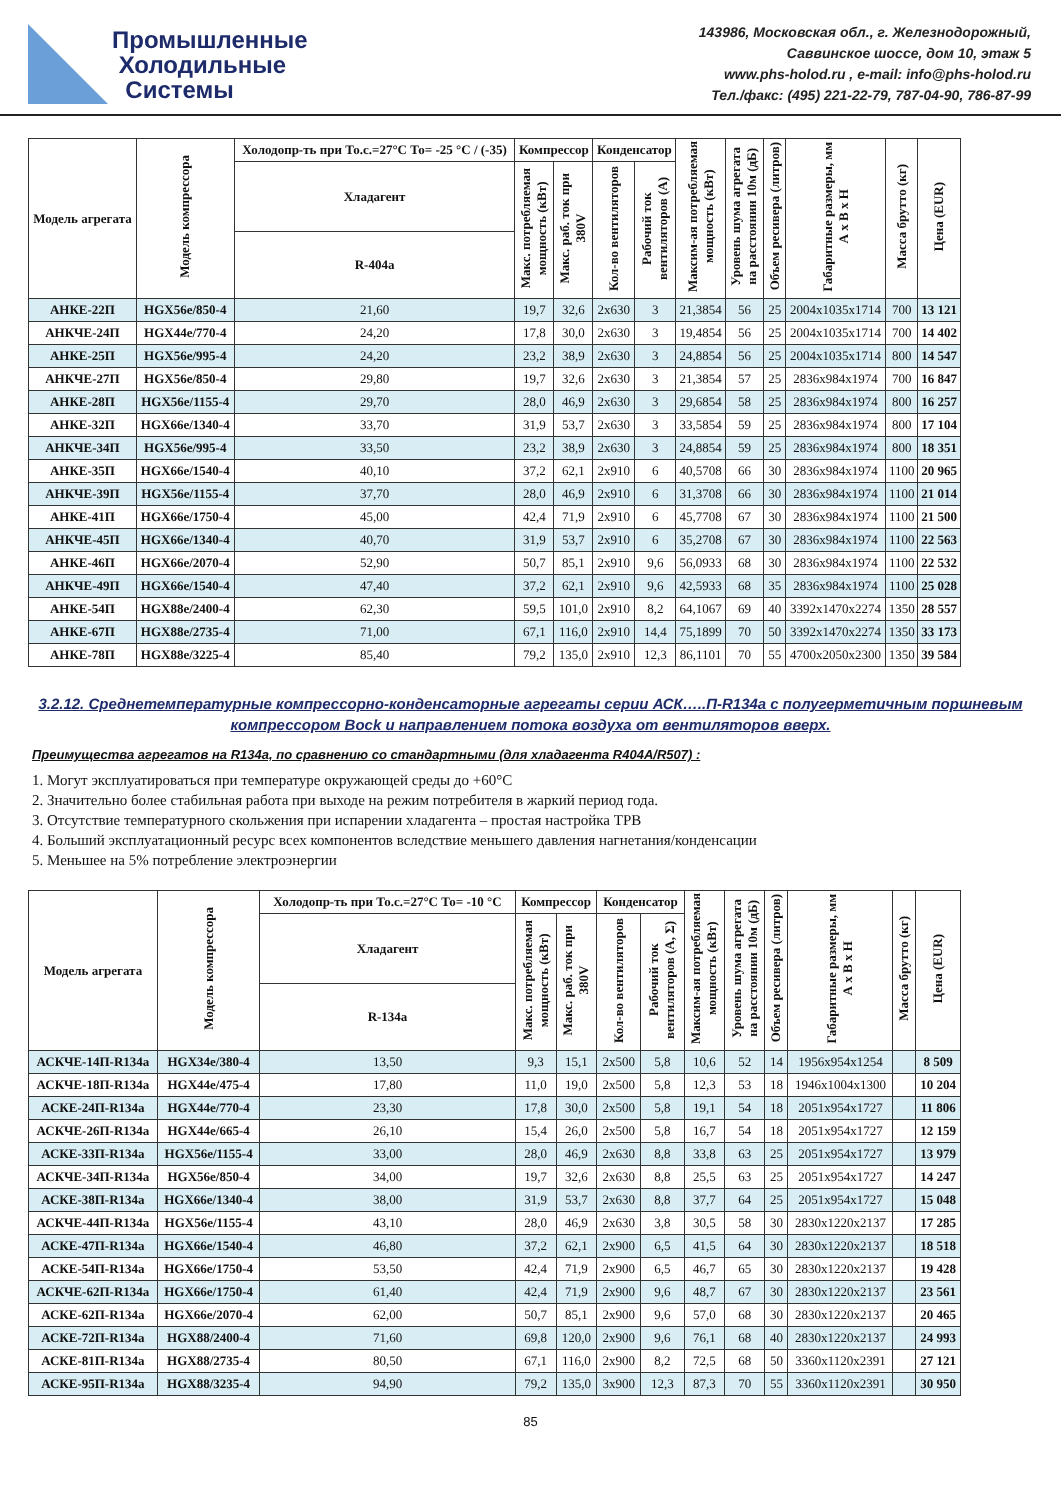Промышленные
Холодильные
Системы
143986, Московская обл., г. Железнодорожный,
Саввинское шоссе, дом 10, этаж 5
www.phs-holod.ru , e-mail: info@phs-holod.ru
Тел./факс: (495) 221-22-79, 787-04-90, 786-87-99
| Модель агрегата | Модель компрессора | Холодопр-ть при То.с.=27°С То= -25 °С / (-35) | Компрессор | | Конденсатор | | Максим-ая потребляемая мощность (кВт) | Уровень шума агрегата на расстоянии 10м (дБ) | Объем ресивера (литров) | Габаритные размеры, мм А х В х Н | Масса брутто (кг) | Цена (EUR) |
| --- | --- | --- | --- | --- | --- | --- | --- | --- | --- | --- | --- | --- |
| | | Хладагент | Макс. потребляемая мощность (кВт) | Макс. раб. ток при 380V | Кол-во вентиляторов | Рабочий ток вентиляторов (А) | | | | | | |
| | | R-404а | | | | | | | | | | |
| АНКЕ-22П | HGX56e/850-4 | 21,60 | 19,7 | 32,6 | 2x630 | 3 | 21,3854 | 56 | 25 | 2004x1035x1714 | 700 | 13 121 |
| АНКЧЕ-24П | HGX44e/770-4 | 24,20 | 17,8 | 30,0 | 2x630 | 3 | 19,4854 | 56 | 25 | 2004x1035x1714 | 700 | 14 402 |
| АНКЕ-25П | HGX56e/995-4 | 24,20 | 23,2 | 38,9 | 2x630 | 3 | 24,8854 | 56 | 25 | 2004x1035x1714 | 800 | 14 547 |
| АНКЧЕ-27П | HGX56e/850-4 | 29,80 | 19,7 | 32,6 | 2x630 | 3 | 21,3854 | 57 | 25 | 2836x984x1974 | 700 | 16 847 |
| АНКЕ-28П | HGX56e/1155-4 | 29,70 | 28,0 | 46,9 | 2x630 | 3 | 29,6854 | 58 | 25 | 2836x984x1974 | 800 | 16 257 |
| АНКЕ-32П | HGX66e/1340-4 | 33,70 | 31,9 | 53,7 | 2x630 | 3 | 33,5854 | 59 | 25 | 2836x984x1974 | 800 | 17 104 |
| АНКЧЕ-34П | HGX56e/995-4 | 33,50 | 23,2 | 38,9 | 2x630 | 3 | 24,8854 | 59 | 25 | 2836x984x1974 | 800 | 18 351 |
| АНКЕ-35П | HGX66e/1540-4 | 40,10 | 37,2 | 62,1 | 2x910 | 6 | 40,5708 | 66 | 30 | 2836x984x1974 | 1100 | 20 965 |
| АНКЧЕ-39П | HGX56e/1155-4 | 37,70 | 28,0 | 46,9 | 2x910 | 6 | 31,3708 | 66 | 30 | 2836x984x1974 | 1100 | 21 014 |
| АНКЕ-41П | HGX66e/1750-4 | 45,00 | 42,4 | 71,9 | 2x910 | 6 | 45,7708 | 67 | 30 | 2836x984x1974 | 1100 | 21 500 |
| АНКЧЕ-45П | HGX66e/1340-4 | 40,70 | 31,9 | 53,7 | 2x910 | 6 | 35,2708 | 67 | 30 | 2836x984x1974 | 1100 | 22 563 |
| АНКЕ-46П | HGX66e/2070-4 | 52,90 | 50,7 | 85,1 | 2x910 | 9,6 | 56,0933 | 68 | 30 | 2836x984x1974 | 1100 | 22 532 |
| АНКЧЕ-49П | HGX66e/1540-4 | 47,40 | 37,2 | 62,1 | 2x910 | 9,6 | 42,5933 | 68 | 35 | 2836x984x1974 | 1100 | 25 028 |
| АНКЕ-54П | HGX88e/2400-4 | 62,30 | 59,5 | 101,0 | 2x910 | 8,2 | 64,1067 | 69 | 40 | 3392x1470x2274 | 1350 | 28 557 |
| АНКЕ-67П | HGX88e/2735-4 | 71,00 | 67,1 | 116,0 | 2x910 | 14,4 | 75,1899 | 70 | 50 | 3392x1470x2274 | 1350 | 33 173 |
| АНКЕ-78П | HGX88e/3225-4 | 85,40 | 79,2 | 135,0 | 2x910 | 12,3 | 86,1101 | 70 | 55 | 4700x2050x2300 | 1350 | 39 584 |
3.2.12. Среднетемпературные компрессорно-конденсаторные агрегаты серии АСК…..П-R134a с полугерметичным поршневым компрессором Bock и направлением потока воздуха от вентиляторов вверх.
Преимущества агрегатов на R134a, по сравнению со стандартными (для хладагента R404A/R507) :
1. Могут эксплуатироваться при температуре окружающей среды до +60°С
2. Значительно более стабильная работа при выходе на режим потребителя в жаркий период года.
3. Отсутствие температурного скольжения при испарении хладагента – простая настройка ТРВ
4. Больший эксплуатационный ресурс всех компонентов вследствие меньшего давления нагнетания/конденсации
5. Меньшее на 5% потребление электроэнергии
| Модель агрегата | Модель компрессора | Холодопр-ть при То.с.=27°С То= -10 °С | Компрессор | | Конденсатор | | Максим-ая потребляемая мощность (кВт) | Уровень шума агрегата на расстоянии 10м (дБ) | Объем ресивера (литров) | Габаритные размеры, мм А х В х Н | Масса брутто (кг) | Цена (EUR) |
| --- | --- | --- | --- | --- | --- | --- | --- | --- | --- | --- | --- | --- |
| | | Хладагент | Макс. потребляемая мощность (кВт) | Макс. раб. ток при 380V | Кол-во вентиляторов | Рабочий ток вентиляторов (А, Σ) | | | | | | |
| | | R-134a | | | | | | | | | | |
| АСКЧЕ-14П-R134a | HGX34e/380-4 | 13,50 | 9,3 | 15,1 | 2x500 | 5,8 | 10,6 | 52 | 14 | 1956x954x1254 | | 8 509 |
| АСКЧЕ-18П-R134a | HGX44e/475-4 | 17,80 | 11,0 | 19,0 | 2x500 | 5,8 | 12,3 | 53 | 18 | 1946x1004x1300 | | 10 204 |
| АСКЕ-24П-R134a | HGX44e/770-4 | 23,30 | 17,8 | 30,0 | 2x500 | 5,8 | 19,1 | 54 | 18 | 2051x954x1727 | | 11 806 |
| АСКЧЕ-26П-R134a | HGX44e/665-4 | 26,10 | 15,4 | 26,0 | 2x500 | 5,8 | 16,7 | 54 | 18 | 2051x954x1727 | | 12 159 |
| АСКЕ-33П-R134a | HGX56e/1155-4 | 33,00 | 28,0 | 46,9 | 2x630 | 8,8 | 33,8 | 63 | 25 | 2051x954x1727 | | 13 979 |
| АСКЧЕ-34П-R134a | HGX56e/850-4 | 34,00 | 19,7 | 32,6 | 2x630 | 8,8 | 25,5 | 63 | 25 | 2051x954x1727 | | 14 247 |
| АСКЕ-38П-R134a | HGX66e/1340-4 | 38,00 | 31,9 | 53,7 | 2x630 | 8,8 | 37,7 | 64 | 25 | 2051x954x1727 | | 15 048 |
| АСКЧЕ-44П-R134a | HGX56e/1155-4 | 43,10 | 28,0 | 46,9 | 2x630 | 3,8 | 30,5 | 58 | 30 | 2830x1220x2137 | | 17 285 |
| АСКЕ-47П-R134a | HGX66e/1540-4 | 46,80 | 37,2 | 62,1 | 2x900 | 6,5 | 41,5 | 64 | 30 | 2830x1220x2137 | | 18 518 |
| АСКЕ-54П-R134a | HGX66e/1750-4 | 53,50 | 42,4 | 71,9 | 2x900 | 6,5 | 46,7 | 65 | 30 | 2830x1220x2137 | | 19 428 |
| АСКЧЕ-62П-R134a | HGX66e/1750-4 | 61,40 | 42,4 | 71,9 | 2x900 | 9,6 | 48,7 | 67 | 30 | 2830x1220x2137 | | 23 561 |
| АСКЕ-62П-R134a | HGX66e/2070-4 | 62,00 | 50,7 | 85,1 | 2x900 | 9,6 | 57,0 | 68 | 30 | 2830x1220x2137 | | 20 465 |
| АСКЕ-72П-R134a | HGX88/2400-4 | 71,60 | 69,8 | 120,0 | 2x900 | 9,6 | 76,1 | 68 | 40 | 2830x1220x2137 | | 24 993 |
| АСКЕ-81П-R134a | HGX88/2735-4 | 80,50 | 67,1 | 116,0 | 2x900 | 8,2 | 72,5 | 68 | 50 | 3360x1120x2391 | | 27 121 |
| АСКЕ-95П-R134a | HGX88/3235-4 | 94,90 | 79,2 | 135,0 | 3x900 | 12,3 | 87,3 | 70 | 55 | 3360x1120x2391 | | 30 950 |
85